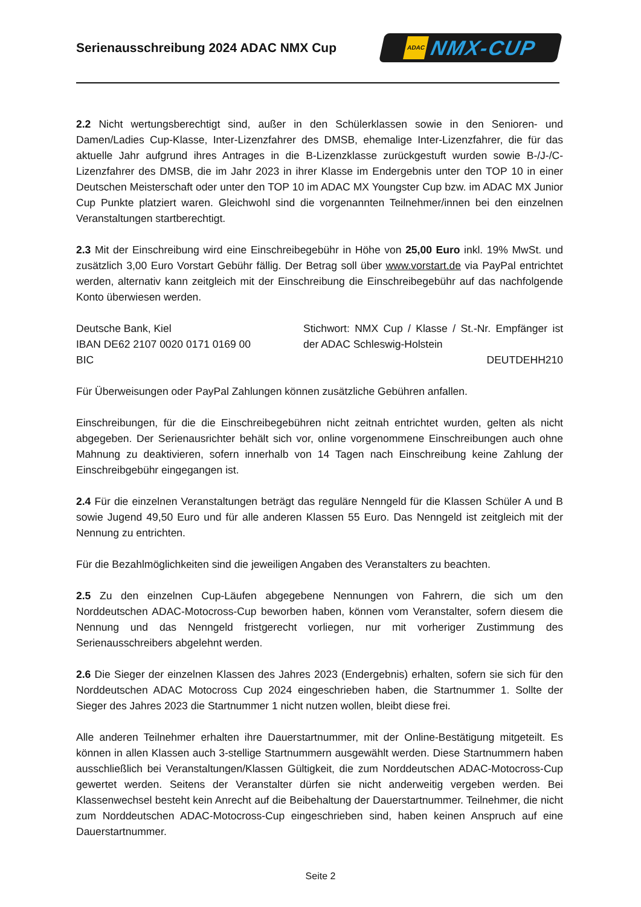Serienausschreibung 2024 ADAC NMX Cup
ADAC NMX-CUP
2.2 Nicht wertungsberechtigt sind, außer in den Schülerklassen sowie in den Senioren- und Damen/Ladies Cup-Klasse, Inter-Lizenzfahrer des DMSB, ehemalige Inter-Lizenzfahrer, die für das aktuelle Jahr aufgrund ihres Antrages in die B-Lizenzklasse zurückgestuft wurden sowie B-/J-/C-Lizenzfahrer des DMSB, die im Jahr 2023 in ihrer Klasse im Endergebnis unter den TOP 10 in einer Deutschen Meisterschaft oder unter den TOP 10 im ADAC MX Youngster Cup bzw. im ADAC MX Junior Cup Punkte platziert waren. Gleichwohl sind die vorgenannten Teilnehmer/innen bei den einzelnen Veranstaltungen startberechtigt.
2.3 Mit der Einschreibung wird eine Einschreibegebühr in Höhe von 25,00 Euro inkl. 19% MwSt. und zusätzlich 3,00 Euro Vorstart Gebühr fällig. Der Betrag soll über www.vorstart.de via PayPal entrichtet werden, alternativ kann zeitgleich mit der Einschreibung die Einschreibegebühr auf das nachfolgende Konto überwiesen werden.
Deutsche Bank, Kiel
IBAN DE62 2107 0020 0171 0169 00
BIC
Stichwort: NMX Cup / Klasse / St.-Nr. Empfänger ist der ADAC Schleswig-Holstein
DEUTDEHH210
Für Überweisungen oder PayPal Zahlungen können zusätzliche Gebühren anfallen.
Einschreibungen, für die die Einschreibegebühren nicht zeitnah entrichtet wurden, gelten als nicht abgegeben. Der Serienausrichter behält sich vor, online vorgenommene Einschreibungen auch ohne Mahnung zu deaktivieren, sofern innerhalb von 14 Tagen nach Einschreibung keine Zahlung der Einschreibgebühr eingegangen ist.
2.4 Für die einzelnen Veranstaltungen beträgt das reguläre Nenngeld für die Klassen Schüler A und B sowie Jugend 49,50 Euro und für alle anderen Klassen 55 Euro. Das Nenngeld ist zeitgleich mit der Nennung zu entrichten.
Für die Bezahlmöglichkeiten sind die jeweiligen Angaben des Veranstalters zu beachten.
2.5 Zu den einzelnen Cup-Läufen abgegebene Nennungen von Fahrern, die sich um den Norddeutschen ADAC-Motocross-Cup beworben haben, können vom Veranstalter, sofern diesem die Nennung und das Nenngeld fristgerecht vorliegen, nur mit vorheriger Zustimmung des Serienausschreibers abgelehnt werden.
2.6 Die Sieger der einzelnen Klassen des Jahres 2023 (Endergebnis) erhalten, sofern sie sich für den Norddeutschen ADAC Motocross Cup 2024 eingeschrieben haben, die Startnummer 1. Sollte der Sieger des Jahres 2023 die Startnummer 1 nicht nutzen wollen, bleibt diese frei.
Alle anderen Teilnehmer erhalten ihre Dauerstartnummer, mit der Online-Bestätigung mitgeteilt. Es können in allen Klassen auch 3-stellige Startnummern ausgewählt werden. Diese Startnummern haben ausschließlich bei Veranstaltungen/Klassen Gültigkeit, die zum Norddeutschen ADAC-Motocross-Cup gewertet werden. Seitens der Veranstalter dürfen sie nicht anderweitig vergeben werden. Bei Klassenwechsel besteht kein Anrecht auf die Beibehaltung der Dauerstartnummer. Teilnehmer, die nicht zum Norddeutschen ADAC-Motocross-Cup eingeschrieben sind, haben keinen Anspruch auf eine Dauerstartnummer.
Seite 2